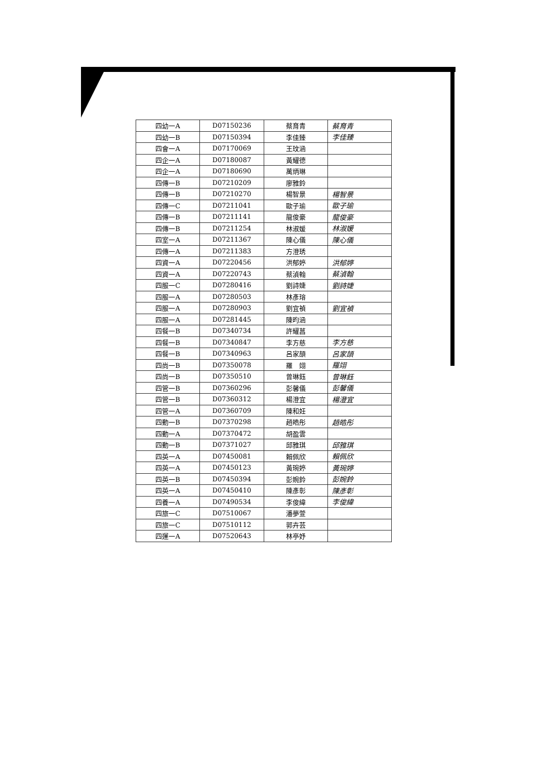| 四幼一A | D07150236 | 蔡育青 | 蔡育青 |
| 四幼一B | D07150394 | 李佳臻 | 李佳臻 |
| 四會一A | D07170069 | 王玟涵 | |
| 四企一A | D07180087 | 黃耀德 | |
| 四企一A | D07180690 | 萬炳琳 | |
| 四傳一B | D07210209 | 廖雅鈴 | |
| 四傳一B | D07210270 | 楊智景 | 楊智景 |
| 四傳一C | D07211041 | 歐子瑜 | 歐子瑜 |
| 四傳一B | D07211141 | 龍俊豪 | 龍俊豪 |
| 四傳一B | D07211254 | 林淑媛 | 林淑媛 |
| 四室一A | D07211367 | 陳心儀 | 陳心儀 |
| 四傳一A | D07211383 | 方澄琇 | |
| 四資一A | D07220456 | 洪郁婷 | 洪郁婷 |
| 四資一A | D07220743 | 蔡湞翰 | 蔡湞翰 |
| 四服一C | D07280416 | 劉詩婕 | 劉詩婕 |
| 四服一A | D07280503 | 林彥瑢 | |
| 四服一A | D07280903 | 劉宜禎 | 劉宜禎 |
| 四服一A | D07281445 | 陳昀涵 | |
| 四餐一B | D07340734 | 許耀菖 | |
| 四餐一B | D07340847 | 李方慈 | 李方慈 |
| 四餐一B | D07340963 | 呂家頡 | 呂家頡 |
| 四尚一B | D07350078 | 羅 翊 | 羅翊 |
| 四尚一B | D07350510 | 曾琳鈺 | 曾琳鈺 |
| 四管一B | D07360296 | 彭馨儀 | 彭馨儀 |
| 四管一B | D07360312 | 楊澄宜 | 楊澄宜 |
| 四管一A | D07360709 | 陳和妊 | |
| 四動一B | D07370298 | 趙皓彤 | 趙皓彤 |
| 四動一A | D07370472 | 胡盈雲 | |
| 四動一B | D07371027 | 邱雅琪 | 邱雅琪 |
| 四英一A | D07450081 | 賴佩欣 | 賴佩欣 |
| 四英一A | D07450123 | 黃琬婷 | 黃琬婷 |
| 四英一B | D07450394 | 彭婉鈴 | 彭婉鈴 |
| 四英一A | D07450410 | 陳彥彰 | 陳彥彰 |
| 四養一A | D07490534 | 李俊緯 | 李俊緯 |
| 四旅一C | D07510067 | 潘夢萱 | |
| 四旅一C | D07510112 | 郭卉芸 | |
| 四運一A | D07520643 | 林亭妤 | |